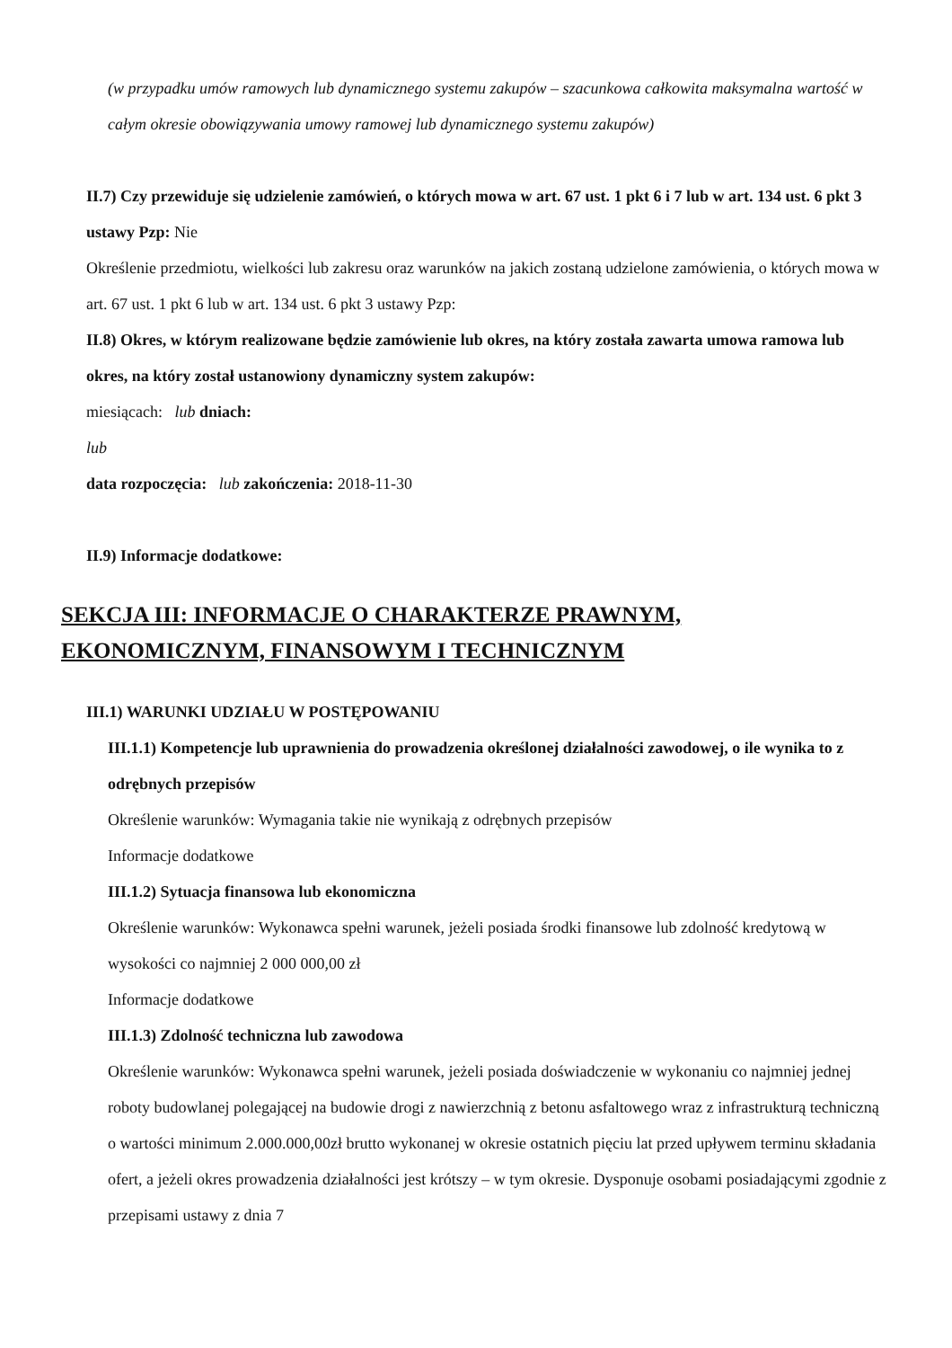(w przypadku umów ramowych lub dynamicznego systemu zakupów – szacunkowa całkowita maksymalna wartość w całym okresie obowiązywania umowy ramowej lub dynamicznego systemu zakupów)
II.7) Czy przewiduje się udzielenie zamówień, o których mowa w art. 67 ust. 1 pkt 6 i 7 lub w art. 134 ust. 6 pkt 3 ustawy Pzp: Nie
Określenie przedmiotu, wielkości lub zakresu oraz warunków na jakich zostaną udzielone zamówienia, o których mowa w art. 67 ust. 1 pkt 6 lub w art. 134 ust. 6 pkt 3 ustawy Pzp:
II.8) Okres, w którym realizowane będzie zamówienie lub okres, na który została zawarta umowa ramowa lub okres, na który został ustanowiony dynamiczny system zakupów:
miesiącach: lub dniach:
lub
data rozpoczęcia: lub zakończenia: 2018-11-30
II.9) Informacje dodatkowe:
SEKCJA III: INFORMACJE O CHARAKTERZE PRAWNYM, EKONOMICZNYM, FINANSOWYM I TECHNICZNYM
III.1) WARUNKI UDZIAŁU W POSTĘPOWANIU
III.1.1) Kompetencje lub uprawnienia do prowadzenia określonej działalności zawodowej, o ile wynika to z odrębnych przepisów
Określenie warunków: Wymagania takie nie wynikają z odrębnych przepisów
Informacje dodatkowe
III.1.2) Sytuacja finansowa lub ekonomiczna
Określenie warunków: Wykonawca spełni warunek, jeżeli posiada środki finansowe lub zdolność kredytową w wysokości co najmniej 2 000 000,00 zł
Informacje dodatkowe
III.1.3) Zdolność techniczna lub zawodowa
Określenie warunków: Wykonawca spełni warunek, jeżeli posiada doświadczenie w wykonaniu co najmniej jednej roboty budowlanej polegającej na budowie drogi z nawierzchnią z betonu asfaltowego wraz z infrastrukturą techniczną o wartości minimum 2.000.000,00zł brutto wykonanej w okresie ostatnich pięciu lat przed upływem terminu składania ofert, a jeżeli okres prowadzenia działalności jest krótszy – w tym okresie. Dysponuje osobami posiadającymi zgodnie z przepisami ustawy z dnia 7